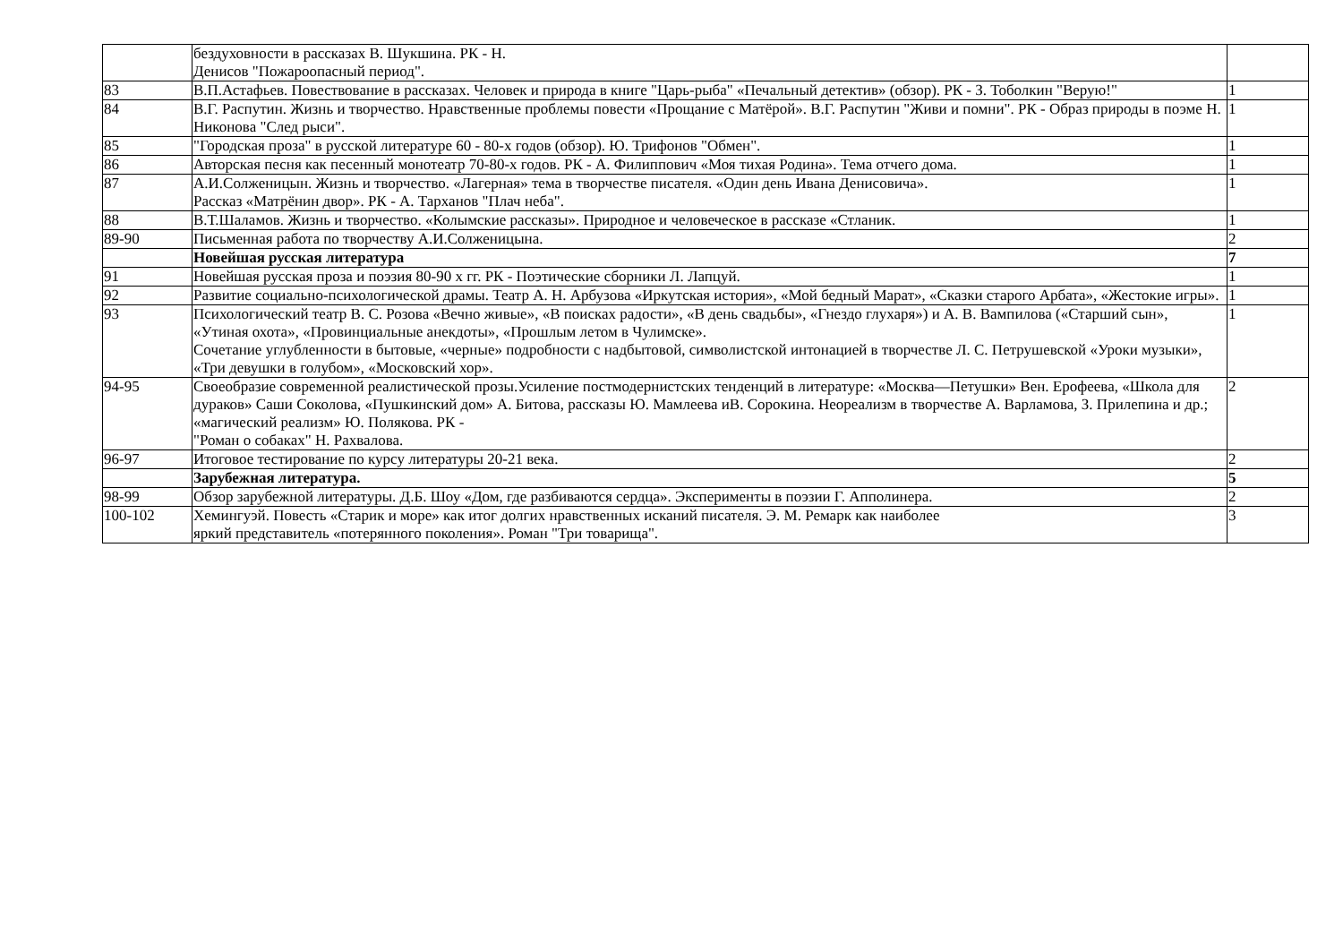| | бездуховности в рассказах В. Шукшина. РК - Н. Денисов "Пожароопасный период". | |
| 83 | В.П.Астафьев. Повествование в рассказах. Человек и природа в книге "Царь-рыба" «Печальный детектив» (обзор). РК - З. Тоболкин "Верую!" | 1 |
| 84 | В.Г. Распутин. Жизнь и творчество. Нравственные проблемы повести «Прощание с Матёрой». В.Г. Распутин "Живи и помни". РК - Образ природы в поэме Н. Никонова "След рыси". | 1 |
| 85 | "Городская проза" в русской литературе 60 - 80-х годов (обзор). Ю. Трифонов "Обмен". | 1 |
| 86 | Авторская песня как песенный монотеатр 70-80-х годов. РК - А. Филиппович «Моя тихая Родина». Тема отчего дома. | 1 |
| 87 | А.И.Солженицын. Жизнь и творчество. «Лагерная» тема в творчестве писателя. «Один день Ивана Денисовича». Рассказ «Матрёнин двор». РК - А. Тарханов "Плач неба". | 1 |
| 88 | В.Т.Шаламов. Жизнь и творчество. «Колымские рассказы». Природное и человеческое в рассказе «Стланик. | 1 |
| 89-90 | Письменная работа по творчеству А.И.Солженицына. | 2 |
| | Новейшая русская литература | 7 |
| 91 | Новейшая русская проза и поэзия 80-90 х гг. РК - Поэтические сборники Л. Лапцуй. | 1 |
| 92 | Развитие социально-психологической драмы. Театр А. Н. Арбузова «Иркутская история», «Мой бедный Марат», «Сказки старого Арбата», «Жестокие игры». | 1 |
| 93 | Психологический театр В. С. Розова «Вечно живые», «В поисках радости», «В день свадьбы», «Гнездо глухаря») и А. В. Вампилова («Старший сын», «Утиная охота», «Провинциальные анекдоты», «Прошлым летом в Чулимске». Сочетание углубленности в бытовые, «черные» подробности с надбытовой, символистской интонацией в творчестве Л. С. Петрушевской «Уроки музыки», «Три девушки в голубом», «Московский хор». | 1 |
| 94-95 | Своеобразие современной реалистической прозы.Усиление постмодернистских тенденций в литературе: «Москва—Петушки» Вен. Ерофеева, «Школа для дураков» Саши Соколова, «Пушкинский дом» А. Битова, рассказы Ю. Мамлеева иВ. Сорокина. Неореализм в творчестве А. Варламова, З. Прилепина и др.; «магический реализм» Ю. Полякова. РК - "Роман о собаках" Н. Рахвалова. | 2 |
| 96-97 | Итоговое тестирование по курсу литературы 20-21 века. | 2 |
| | Зарубежная литература. | 5 |
| 98-99 | Обзор зарубежной литературы. Д.Б. Шоу «Дом, где разбиваются сердца». Эксперименты в поэзии Г. Апполинера. | 2 |
| 100-102 | Хемингуэй. Повесть «Старик и море» как итог долгих нравственных исканий писателя. Э. М. Ремарк как наиболее яркий представитель «потерянного поколения». Роман "Три товарища". | 3 |